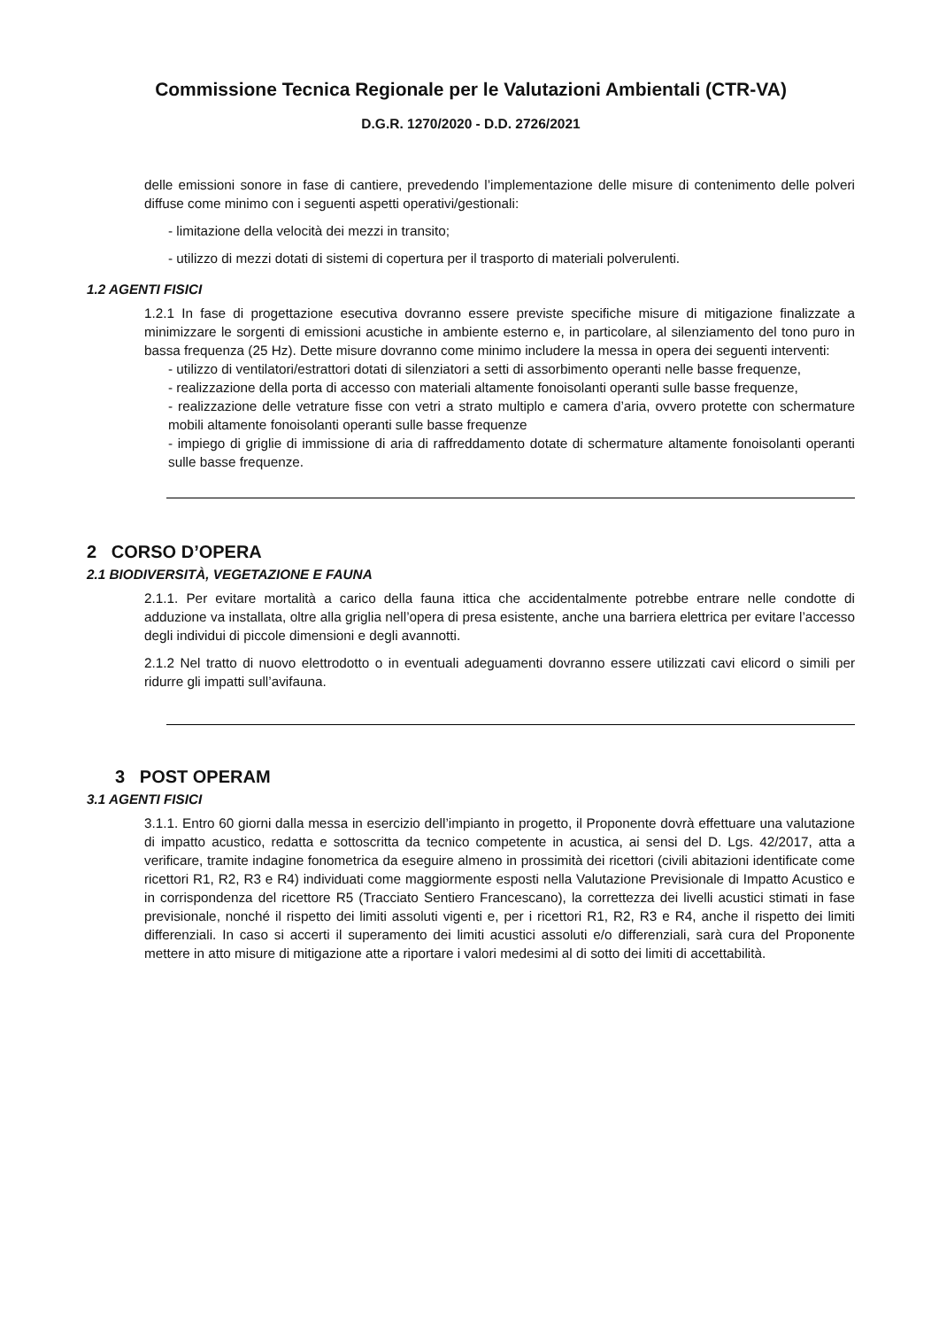Commissione Tecnica Regionale per le Valutazioni Ambientali (CTR-VA)
D.G.R. 1270/2020 - D.D. 2726/2021
delle emissioni sonore in fase di cantiere, prevedendo l’implementazione delle misure di contenimento delle polveri diffuse come minimo con i seguenti aspetti operativi/gestionali:
- limitazione della velocità dei mezzi in transito;
- utilizzo di mezzi dotati di sistemi di copertura per il trasporto di materiali polverulenti.
1.2 AGENTI FISICI
1.2.1 In fase di progettazione esecutiva dovranno essere previste specifiche misure di mitigazione finalizzate a minimizzare le sorgenti di emissioni acustiche in ambiente esterno e, in particolare, al silenziamento del tono puro in bassa frequenza (25 Hz). Dette misure dovranno come minimo includere la messa in opera dei seguenti interventi:
- utilizzo di ventilatori/estrattori dotati di silenziatori a setti di assorbimento operanti nelle basse frequenze,
- realizzazione della porta di accesso con materiali altamente fonoisolanti operanti sulle basse frequenze,
- realizzazione delle vetrature fisse con vetri a strato multiplo e camera d’aria, ovvero protette con schermature mobili altamente fonoisolanti operanti sulle basse frequenze
- impiego di griglie di immissione di aria di raffreddamento dotate di schermature altamente fonoisolanti operanti sulle basse frequenze.
2 CORSO D’OPERA
2.1 BIODIVERSITÀ, VEGETAZIONE E FAUNA
2.1.1. Per evitare mortalità a carico della fauna ittica che accidentalmente potrebbe entrare nelle condotte di adduzione va installata, oltre alla griglia nell’opera di presa esistente, anche una barriera elettrica per evitare l’accesso degli individui di piccole dimensioni e degli avannotti.
2.1.2 Nel tratto di nuovo elettrodotto o in eventuali adeguamenti dovranno essere utilizzati cavi elicord o simili per ridurre gli impatti sull’avifauna.
3 POST OPERAM
3.1 AGENTI FISICI
3.1.1. Entro 60 giorni dalla messa in esercizio dell’impianto in progetto, il Proponente dovrà effettuare una valutazione di impatto acustico, redatta e sottoscritta da tecnico competente in acustica, ai sensi del D. Lgs. 42/2017, atta a verificare, tramite indagine fonometrica da eseguire almeno in prossimità dei ricettori (civili abitazioni identificate come ricettori R1, R2, R3 e R4) individuati come maggiormente esposti nella Valutazione Previsionale di Impatto Acustico e in corrispondenza del ricettore R5 (Tracciato Sentiero Francescano), la correttezza dei livelli acustici stimati in fase previsionale, nonché il rispetto dei limiti assoluti vigenti e, per i ricettori R1, R2, R3 e R4, anche il rispetto dei limiti differenziali. In caso si accerti il superamento dei limiti acustici assoluti e/o differenziali, sarà cura del Proponente mettere in atto misure di mitigazione atte a riportare i valori medesimi al di sotto dei limiti di accettabilità.